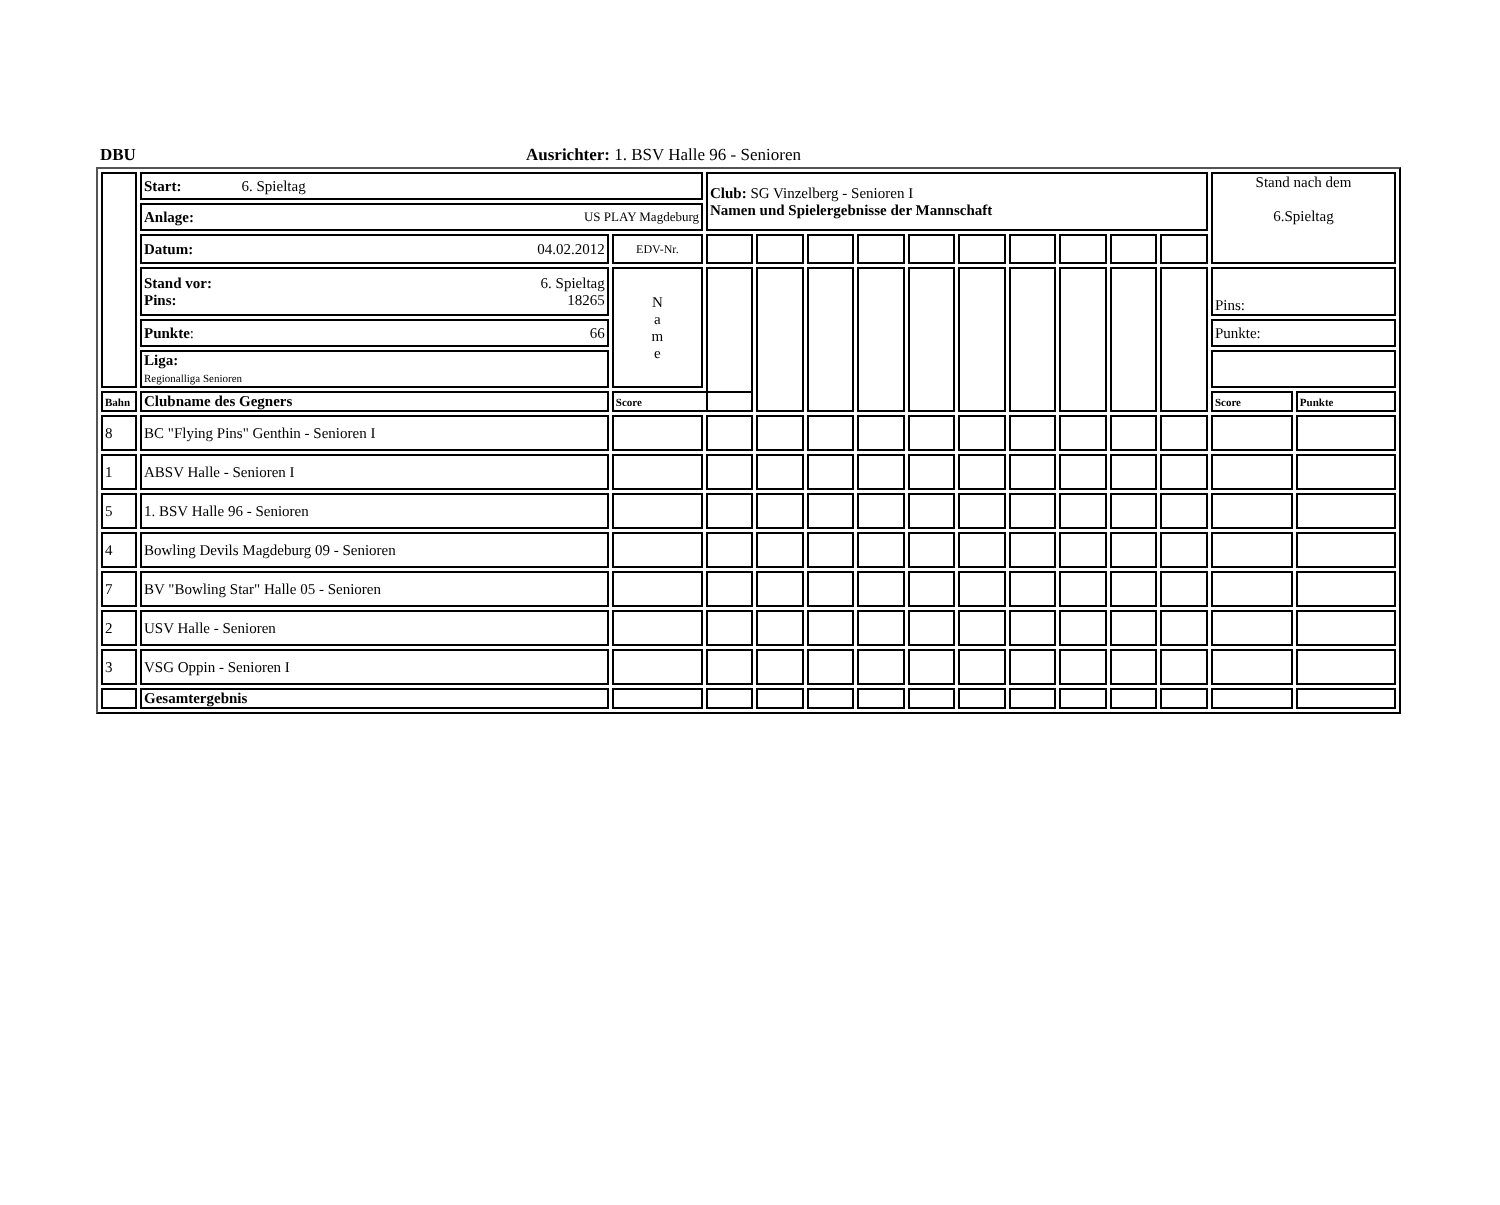DBU Ausrichter: 1. BSV Halle 96 - Senioren
| | Start: 6. Spieltag | | Club: SG Vinzelberg - Senioren I Namen und Spielergebnisse der Mannschaft | | | | | | | | | | Stand nach dem 6.Spieltag | |
| | Anlage: US PLAY Magdeburg | | | | | | | | | | | | | |
| | Datum: 04.02.2012 | EDV-Nr. | | | | | | | | | | | | |
| | Stand vor: 6. Spieltag Pins: 18265 | N a m e | | | | | | | | | | | Pins: | |
| | Punkte : 66 | | | | | | | | | | | | Punkte: | |
| | Liga: Regionalliga Senioren | | | | | | | | | | | | | |
| Bahn | Clubname des Gegners | Score | | | | | | | | | | | Score | Punkte |
| 8 | BC "Flying Pins" Genthin - Senioren I | | | | | | | | | | | | | |
| 1 | ABSV Halle - Senioren I | | | | | | | | | | | | | |
| 5 | 1. BSV Halle 96 - Senioren | | | | | | | | | | | | | |
| 4 | Bowling Devils Magdeburg 09 - Senioren | | | | | | | | | | | | | |
| 7 | BV "Bowling Star" Halle 05 - Senioren | | | | | | | | | | | | | |
| 2 | USV Halle - Senioren | | | | | | | | | | | | | |
| 3 | VSG Oppin - Senioren I | | | | | | | | | | | | | |
| | Gesamtergebnis | | | | | | | | | | | | | |